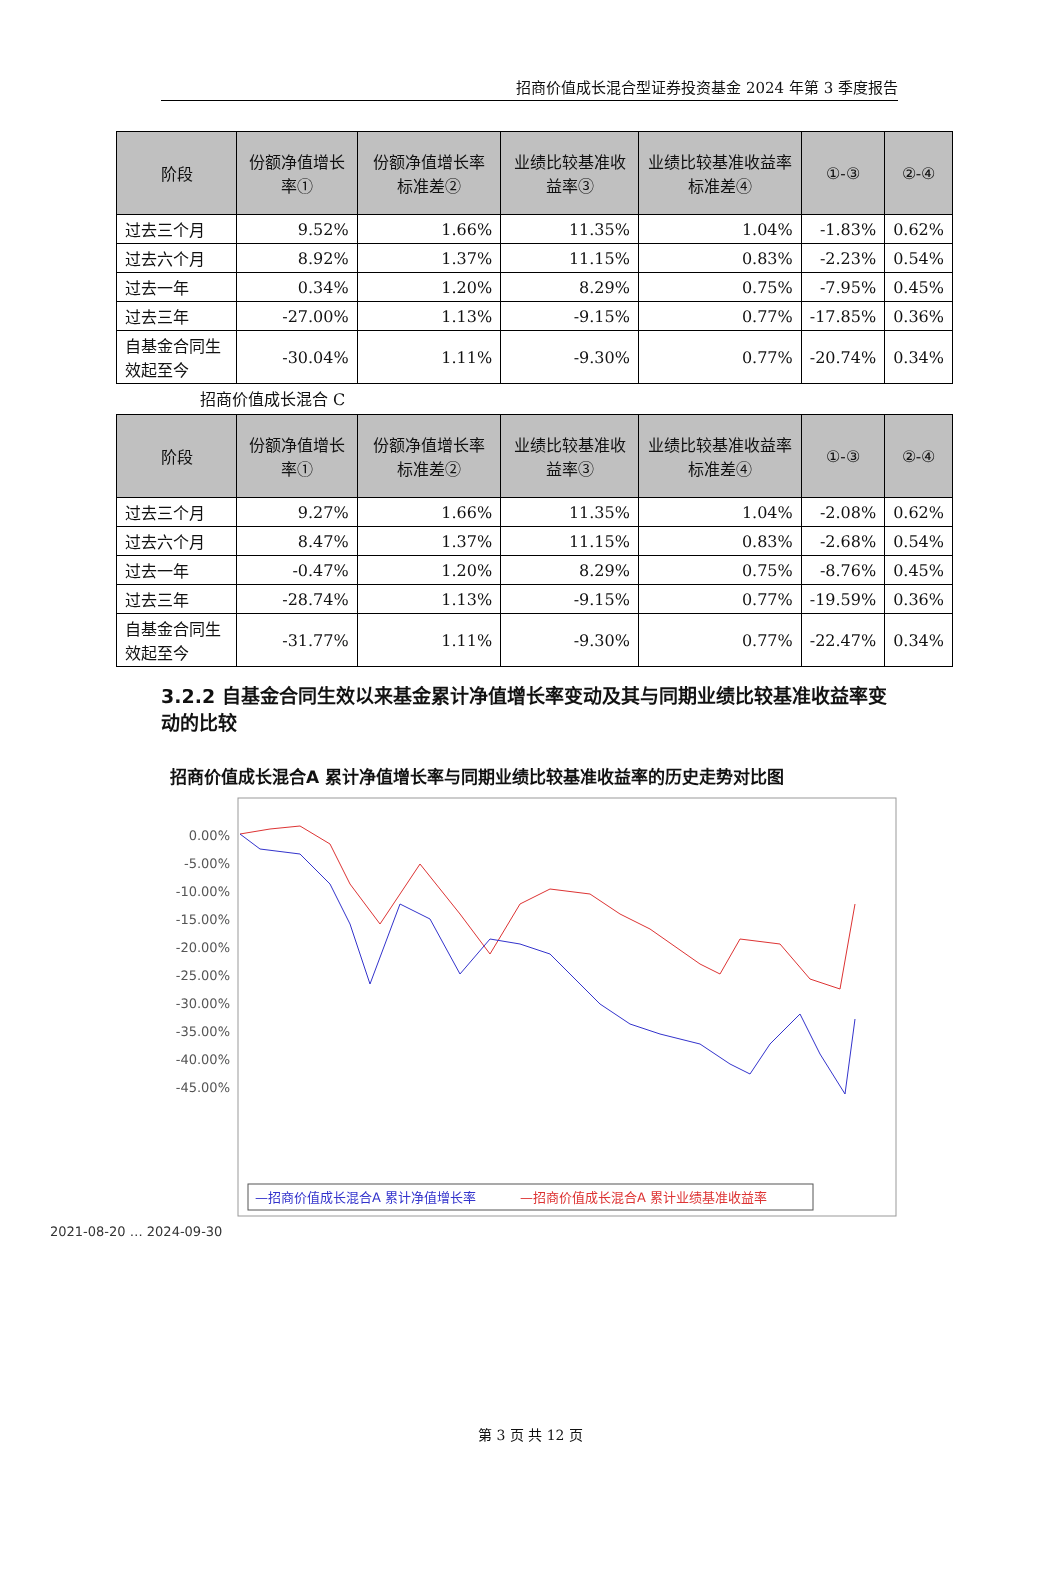招商价值成长混合型证券投资基金 2024 年第 3 季度报告
| 阶段 | 份额净值增长率① | 份额净值增长率标准差② | 业绩比较基准收益率③ | 业绩比较基准收益率标准差④ | ①-③ | ②-④ |
| --- | --- | --- | --- | --- | --- | --- |
| 过去三个月 | 9.52% | 1.66% | 11.35% | 1.04% | -1.83% | 0.62% |
| 过去六个月 | 8.92% | 1.37% | 11.15% | 0.83% | -2.23% | 0.54% |
| 过去一年 | 0.34% | 1.20% | 8.29% | 0.75% | -7.95% | 0.45% |
| 过去三年 | -27.00% | 1.13% | -9.15% | 0.77% | -17.85% | 0.36% |
| 自基金合同生效起至今 | -30.04% | 1.11% | -9.30% | 0.77% | -20.74% | 0.34% |
招商价值成长混合 C
| 阶段 | 份额净值增长率① | 份额净值增长率标准差② | 业绩比较基准收益率③ | 业绩比较基准收益率标准差④ | ①-③ | ②-④ |
| --- | --- | --- | --- | --- | --- | --- |
| 过去三个月 | 9.27% | 1.66% | 11.35% | 1.04% | -2.08% | 0.62% |
| 过去六个月 | 8.47% | 1.37% | 11.15% | 0.83% | -2.68% | 0.54% |
| 过去一年 | -0.47% | 1.20% | 8.29% | 0.75% | -8.76% | 0.45% |
| 过去三年 | -28.74% | 1.13% | -9.15% | 0.77% | -19.59% | 0.36% |
| 自基金合同生效起至今 | -31.77% | 1.11% | -9.30% | 0.77% | -22.47% | 0.34% |
3.2.2 自基金合同生效以来基金累计净值增长率变动及其与同期业绩比较基准收益率变动的比较
招商价值成长混合A 累计净值增长率与同期业绩比较基准收益率的历史走势对比图
0.00%
-5.00%
-10.00%
-15.00%
-20.00%
-25.00%
-30.00%
-35.00%
-40.00%
-45.00%
2021-08-20 … 2024-09-30
—招商价值成长混合A 累计净值增长率
—招商价值成长混合A 累计业绩基准收益率
第 3 页 共 12 页